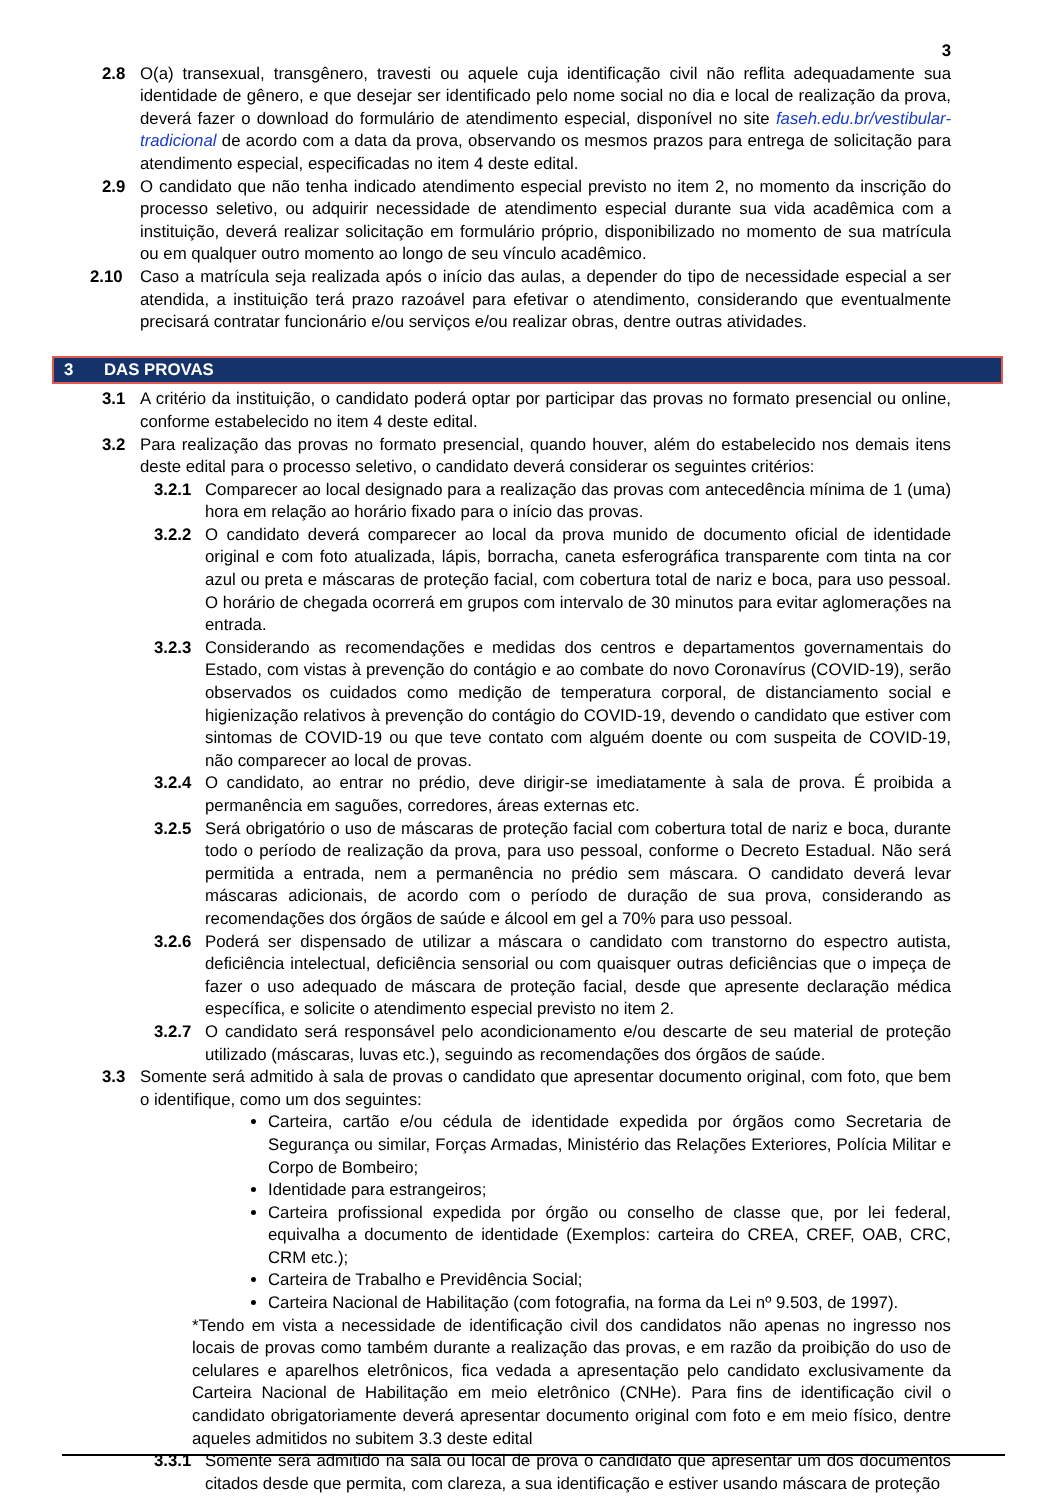3
2.8 O(a) transexual, transgênero, travesti ou aquele cuja identificação civil não reflita adequadamente sua identidade de gênero, e que desejar ser identificado pelo nome social no dia e local de realização da prova, deverá fazer o download do formulário de atendimento especial, disponível no site faseh.edu.br/vestibular-tradicional de acordo com a data da prova, observando os mesmos prazos para entrega de solicitação para atendimento especial, especificadas no item 4 deste edital.
2.9 O candidato que não tenha indicado atendimento especial previsto no item 2, no momento da inscrição do processo seletivo, ou adquirir necessidade de atendimento especial durante sua vida acadêmica com a instituição, deverá realizar solicitação em formulário próprio, disponibilizado no momento de sua matrícula ou em qualquer outro momento ao longo de seu vínculo acadêmico.
2.10 Caso a matrícula seja realizada após o início das aulas, a depender do tipo de necessidade especial a ser atendida, a instituição terá prazo razoável para efetivar o atendimento, considerando que eventualmente precisará contratar funcionário e/ou serviços e/ou realizar obras, dentre outras atividades.
3 DAS PROVAS
3.1 A critério da instituição, o candidato poderá optar por participar das provas no formato presencial ou online, conforme estabelecido no item 4 deste edital.
3.2 Para realização das provas no formato presencial, quando houver, além do estabelecido nos demais itens deste edital para o processo seletivo, o candidato deverá considerar os seguintes critérios:
3.2.1 Comparecer ao local designado para a realização das provas com antecedência mínima de 1 (uma) hora em relação ao horário fixado para o início das provas.
3.2.2 O candidato deverá comparecer ao local da prova munido de documento oficial de identidade original e com foto atualizada, lápis, borracha, caneta esferográfica transparente com tinta na cor azul ou preta e máscaras de proteção facial, com cobertura total de nariz e boca, para uso pessoal. O horário de chegada ocorrerá em grupos com intervalo de 30 minutos para evitar aglomerações na entrada.
3.2.3 Considerando as recomendações e medidas dos centros e departamentos governamentais do Estado, com vistas à prevenção do contágio e ao combate do novo Coronavírus (COVID-19), serão observados os cuidados como medição de temperatura corporal, de distanciamento social e higienização relativos à prevenção do contágio do COVID-19, devendo o candidato que estiver com sintomas de COVID-19 ou que teve contato com alguém doente ou com suspeita de COVID-19, não comparecer ao local de provas.
3.2.4 O candidato, ao entrar no prédio, deve dirigir-se imediatamente à sala de prova. É proibida a permanência em saguões, corredores, áreas externas etc.
3.2.5 Será obrigatório o uso de máscaras de proteção facial com cobertura total de nariz e boca, durante todo o período de realização da prova, para uso pessoal, conforme o Decreto Estadual. Não será permitida a entrada, nem a permanência no prédio sem máscara. O candidato deverá levar máscaras adicionais, de acordo com o período de duração de sua prova, considerando as recomendações dos órgãos de saúde e álcool em gel a 70% para uso pessoal.
3.2.6 Poderá ser dispensado de utilizar a máscara o candidato com transtorno do espectro autista, deficiência intelectual, deficiência sensorial ou com quaisquer outras deficiências que o impeça de fazer o uso adequado de máscara de proteção facial, desde que apresente declaração médica específica, e solicite o atendimento especial previsto no item 2.
3.2.7 O candidato será responsável pelo acondicionamento e/ou descarte de seu material de proteção utilizado (máscaras, luvas etc.), seguindo as recomendações dos órgãos de saúde.
3.3 Somente será admitido à sala de provas o candidato que apresentar documento original, com foto, que bem o identifique, como um dos seguintes:
Carteira, cartão e/ou cédula de identidade expedida por órgãos como Secretaria de Segurança ou similar, Forças Armadas, Ministério das Relações Exteriores, Polícia Militar e Corpo de Bombeiro;
Identidade para estrangeiros;
Carteira profissional expedida por órgão ou conselho de classe que, por lei federal, equivalha a documento de identidade (Exemplos: carteira do CREA, CREF, OAB, CRC, CRM etc.);
Carteira de Trabalho e Previdência Social;
Carteira Nacional de Habilitação (com fotografia, na forma da Lei nº 9.503, de 1997).
*Tendo em vista a necessidade de identificação civil dos candidatos não apenas no ingresso nos locais de provas como também durante a realização das provas, e em razão da proibição do uso de celulares e aparelhos eletrônicos, fica vedada a apresentação pelo candidato exclusivamente da Carteira Nacional de Habilitação em meio eletrônico (CNHe). Para fins de identificação civil o candidato obrigatoriamente deverá apresentar documento original com foto e em meio físico, dentre aqueles admitidos no subitem 3.3 deste edital
3.3.1 Somente será admitido na sala ou local de prova o candidato que apresentar um dos documentos citados desde que permita, com clareza, a sua identificação e estiver usando máscara de proteção